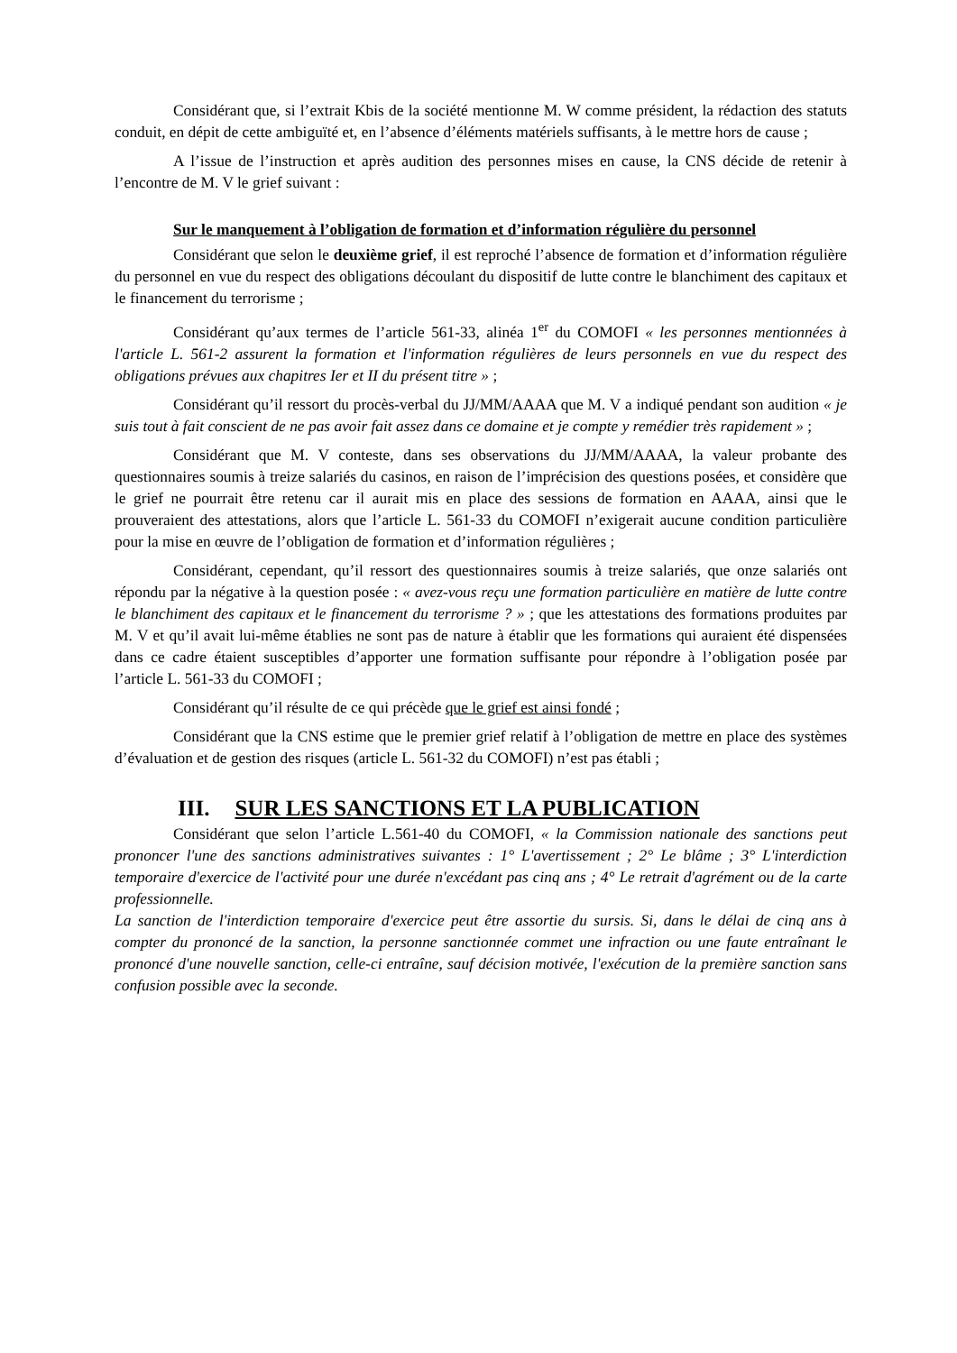Considérant que, si l’extrait Kbis de la société mentionne M. W comme président, la rédaction des statuts conduit, en dépit de cette ambiguïté et, en l’absence d’éléments matériels suffisants, à le mettre hors de cause ;
A l’issue de l’instruction et après audition des personnes mises en cause, la CNS décide de retenir à l’encontre de M. V le grief suivant :
Sur le manquement à l’obligation de formation et d’information régulière du personnel
Considérant que selon le deuxième grief, il est reproché l’absence de formation et d’information régulière du personnel en vue du respect des obligations découlant du dispositif de lutte contre le blanchiment des capitaux et le financement du terrorisme ;
Considérant qu’aux termes de l’article 561-33, alinéa 1<sup>er</sup> du COMOFI « les personnes mentionnées à l'article L. 561-2 assurent la formation et l'information régulières de leurs personnels en vue du respect des obligations prévues aux chapitres Ier et II du présent titre » ;
Considérant qu’il ressort du procès-verbal du JJ/MM/AAAA que M. V a indiqué pendant son audition « je suis tout à fait conscient de ne pas avoir fait assez dans ce domaine et je compte y remédier très rapidement » ;
Considérant que M. V conteste, dans ses observations du JJ/MM/AAAA, la valeur probante des questionnaires soumis à treize salariés du casinos, en raison de l’imprécision des questions posées, et considère que le grief ne pourrait être retenu car il aurait mis en place des sessions de formation en AAAA, ainsi que le prouveraient des attestations, alors que l’article L. 561-33 du COMOFI n’exigerait aucune condition particulière pour la mise en œuvre de l’obligation de formation et d’information régulières ;
Considérant, cependant, qu’il ressort des questionnaires soumis à treize salariés, que onze salariés ont répondu par la négative à la question posée : « avez-vous reçu une formation particulière en matière de lutte contre le blanchiment des capitaux et le financement du terrorisme ? » ; que les attestations des formations produites par M. V et qu’il avait lui-même établies ne sont pas de nature à établir que les formations qui auraient été dispensées dans ce cadre étaient susceptibles d’apporter une formation suffisante pour répondre à l’obligation posée par l’article L. 561-33 du COMOFI ;
Considérant qu’il résulte de ce qui précède que le grief est ainsi fondé ;
Considérant que la CNS estime que le premier grief relatif à l’obligation de mettre en place des systèmes d’évaluation et de gestion des risques (article L. 561-32 du COMOFI) n’est pas établi ;
III. SUR LES SANCTIONS ET LA PUBLICATION
Considérant que selon l’article L.561-40 du COMOFI, « la Commission nationale des sanctions peut prononcer l'une des sanctions administratives suivantes : 1° L'avertissement ; 2° Le blâme ; 3° L'interdiction temporaire d'exercice de l'activité pour une durée n'excédant pas cinq ans ; 4° Le retrait d'agrément ou de la carte professionnelle.
La sanction de l'interdiction temporaire d'exercice peut être assortie du sursis. Si, dans le délai de cinq ans à compter du prononcé de la sanction, la personne sanctionnée commet une infraction ou une faute entraînant le prononcé d'une nouvelle sanction, celle-ci entraîne, sauf décision motivée, l'exécution de la première sanction sans confusion possible avec la seconde.